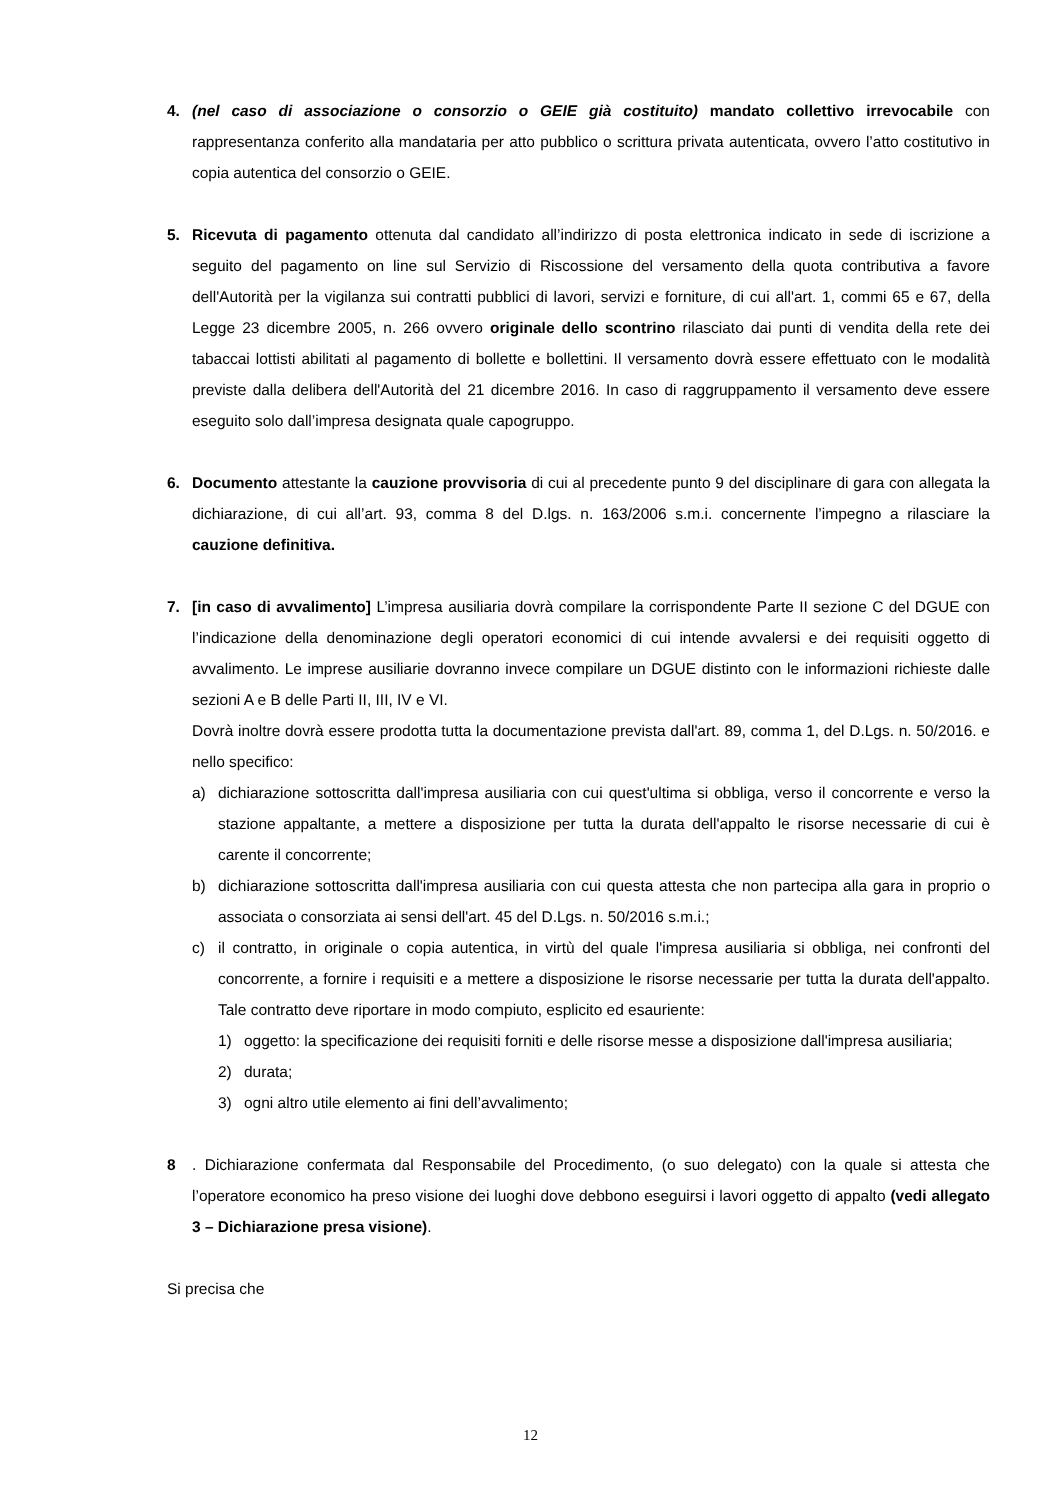4. (nel caso di associazione o consorzio o GEIE già costituito) mandato collettivo irrevocabile con rappresentanza conferito alla mandataria per atto pubblico o scrittura privata autenticata, ovvero l’atto costitutivo in copia autentica del consorzio o GEIE.
5. Ricevuta di pagamento ottenuta dal candidato all’indirizzo di posta elettronica indicato in sede di iscrizione a seguito del pagamento on line sul Servizio di Riscossione del versamento della quota contributiva a favore dell'Autorità per la vigilanza sui contratti pubblici di lavori, servizi e forniture, di cui all'art. 1, commi 65 e 67, della Legge 23 dicembre 2005, n. 266 ovvero originale dello scontrino rilasciato dai punti di vendita della rete dei tabaccai lottisti abilitati al pagamento di bollette e bollettini. Il versamento dovrà essere effettuato con le modalità previste dalla delibera dell'Autorità del 21 dicembre 2016. In caso di raggruppamento il versamento deve essere eseguito solo dall’impresa designata quale capogruppo.
6. Documento attestante la cauzione provvisoria di cui al precedente punto 9 del disciplinare di gara con allegata la dichiarazione, di cui all’art. 93, comma 8 del D.lgs. n. 163/2006 s.m.i. concernente l’impegno a rilasciare la cauzione definitiva.
7. [in caso di avvalimento] L’impresa ausiliaria dovrà compilare la corrispondente Parte II sezione C del DGUE con l’indicazione della denominazione degli operatori economici di cui intende avvalersi e dei requisiti oggetto di avvalimento. Le imprese ausiliarie dovranno invece compilare un DGUE distinto con le informazioni richieste dalle sezioni A e B delle Parti II, III, IV e VI.
Dovrà inoltre dovrà essere prodotta tutta la documentazione prevista dall'art. 89, comma 1, del D.Lgs. n. 50/2016. e nello specifico:
a) dichiarazione sottoscritta dall'impresa ausiliaria con cui quest'ultima si obbliga, verso il concorrente e verso la stazione appaltante, a mettere a disposizione per tutta la durata dell'appalto le risorse necessarie di cui è carente il concorrente;
b) dichiarazione sottoscritta dall'impresa ausiliaria con cui questa attesta che non partecipa alla gara in proprio o associata o consorziata ai sensi dell'art. 45 del D.Lgs. n. 50/2016 s.m.i.;
c) il contratto, in originale o copia autentica, in virtù del quale l'impresa ausiliaria si obbliga, nei confronti del concorrente, a fornire i requisiti e a mettere a disposizione le risorse necessarie per tutta la durata dell'appalto. Tale contratto deve riportare in modo compiuto, esplicito ed esauriente:
1) oggetto: la specificazione dei requisiti forniti e delle risorse messe a disposizione dall'impresa ausiliaria;
2) durata;
3) ogni altro utile elemento ai fini dell’avvalimento;
8 . Dichiarazione confermata dal Responsabile del Procedimento, (o suo delegato) con la quale si attesta che l’operatore economico ha preso visione dei luoghi dove debbono eseguirsi i lavori oggetto di appalto (vedi allegato 3 – Dichiarazione presa visione).
Si precisa che
12